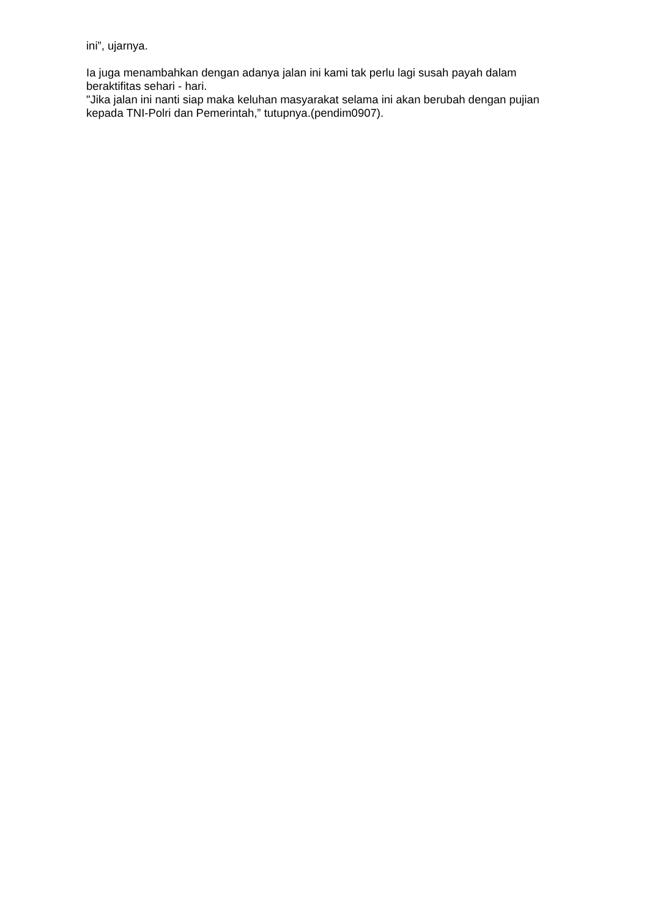ini”, ujarnya.
Ia juga menambahkan dengan adanya jalan ini kami tak perlu lagi susah payah dalam beraktifitas sehari - hari.
"Jika jalan ini nanti siap maka keluhan masyarakat selama ini akan berubah dengan pujian kepada TNI-Polri dan Pemerintah,” tutupnya.(pendim0907).